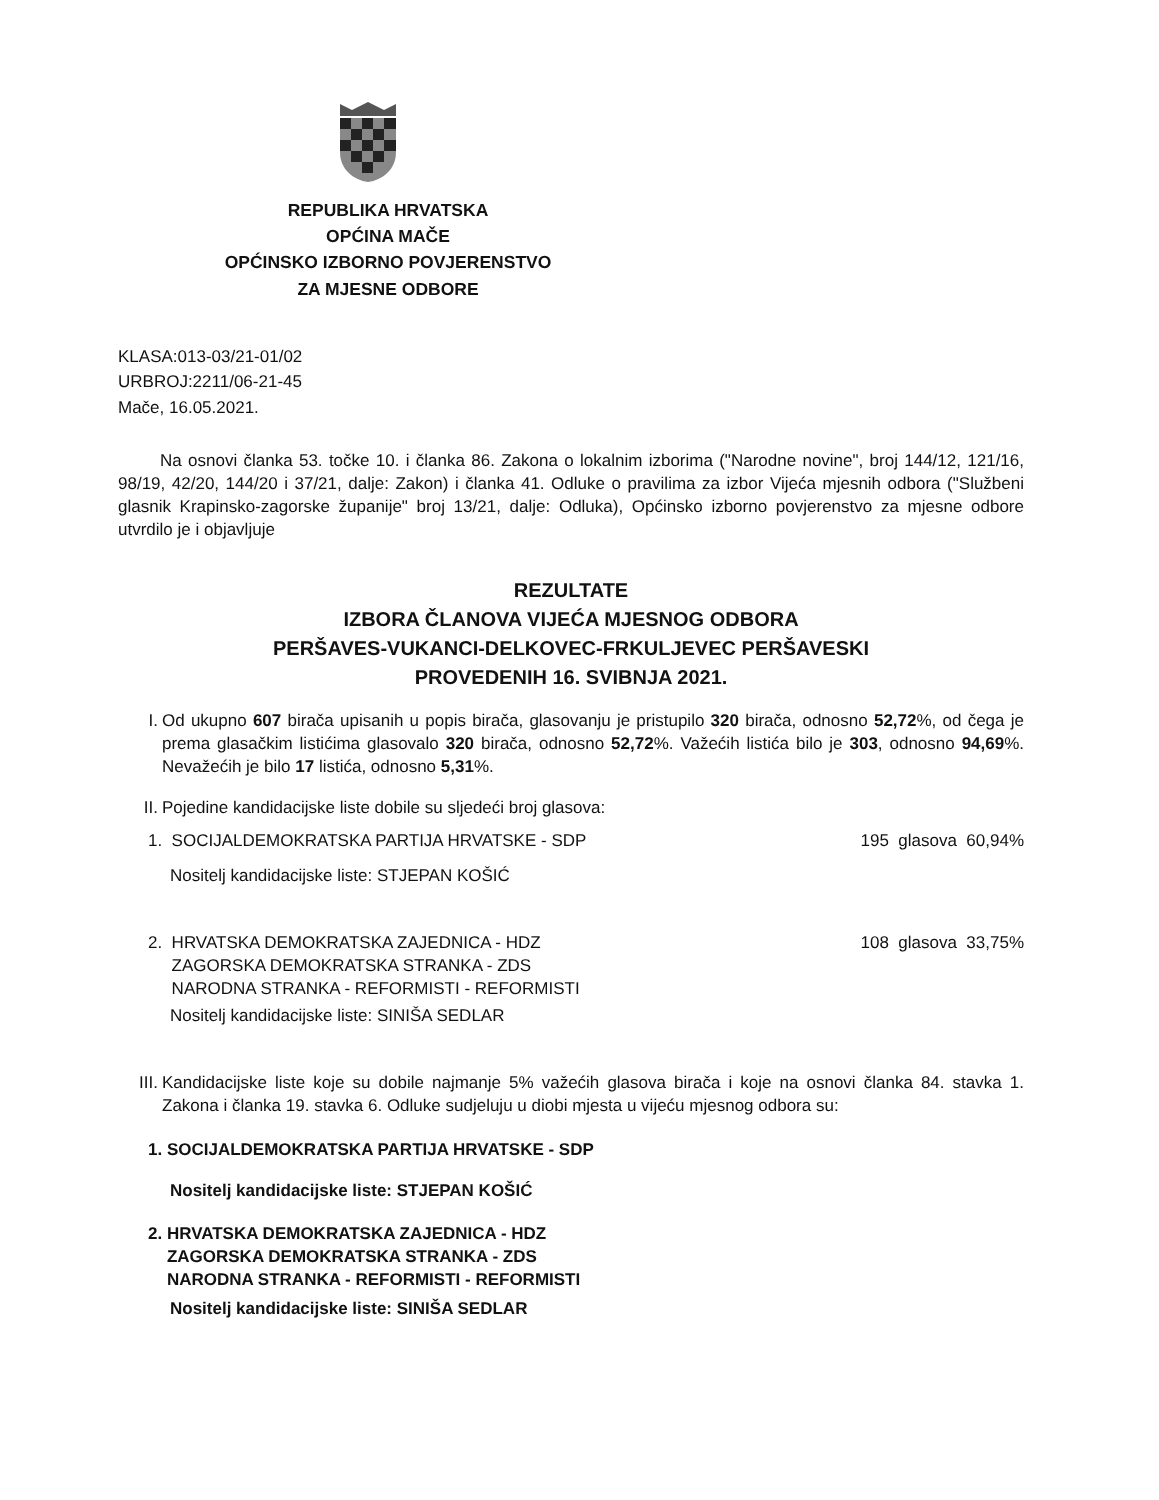REPUBLIKA HRVATSKA
OPĆINA MAČE
OPĆINSKO IZBORNO POVJERENSTVO
ZA MJESNE ODBORE
KLASA:013-03/21-01/02
URBROJ:2211/06-21-45
Mače, 16.05.2021.
Na osnovi članka 53. točke 10. i članka 86. Zakona o lokalnim izborima ("Narodne novine", broj 144/12, 121/16, 98/19, 42/20, 144/20 i 37/21, dalje: Zakon) i članka 41. Odluke o pravilima za izbor Vijeća mjesnih odbora ("Službeni glasnik Krapinsko-zagorske županije" broj 13/21, dalje: Odluka), Općinsko izborno povjerenstvo za mjesne odbore utvrdilo je i objavljuje
REZULTATE
IZBORA ČLANOVA VIJEĆA MJESNOG ODBORA
PERŠAVES-VUKANCI-DELKOVEC-FRKULJEVEC PERŠAVESKI
PROVEDENIH 16. SVIBNJA 2021.
I. Od ukupno 607 birača upisanih u popis birača, glasovanju je pristupilo 320 birača, odnosno 52,72%, od čega je prema glasačkim listićima glasovalo 320 birača, odnosno 52,72%. Važećih listića bilo je 303, odnosno 94,69%. Nevažećih je bilo 17 listića, odnosno 5,31%.
II. Pojedine kandidacijske liste dobile su sljedeći broj glasova:
1. SOCIJALDEMOKRATSKA PARTIJA HRVATSKE - SDP 195 glasova 60,94%
Nositelj kandidacijske liste: STJEPAN KOŠIĆ
2. HRVATSKA DEMOKRATSKA ZAJEDNICA - HDZ
ZAGORSKA DEMOKRATSKA STRANKA - ZDS
NARODNA STRANKA - REFORMISTI - REFORMISTI 108 glasova 33,75%
Nositelj kandidacijske liste: SINIŠA SEDLAR
III.
Kandidacijske liste koje su dobile najmanje 5% važećih glasova birača i koje na osnovi članka 84. stavka 1. Zakona i članka 19. stavka 6. Odluke sudjeluju u diobi mjesta u vijeću mjesnog odbora su:
1. SOCIJALDEMOKRATSKA PARTIJA HRVATSKE - SDP
Nositelj kandidacijske liste: STJEPAN KOŠIĆ
2. HRVATSKA DEMOKRATSKA ZAJEDNICA - HDZ
ZAGORSKA DEMOKRATSKA STRANKA - ZDS
NARODNA STRANKA - REFORMISTI - REFORMISTI
Nositelj kandidacijske liste: SINIŠA SEDLAR